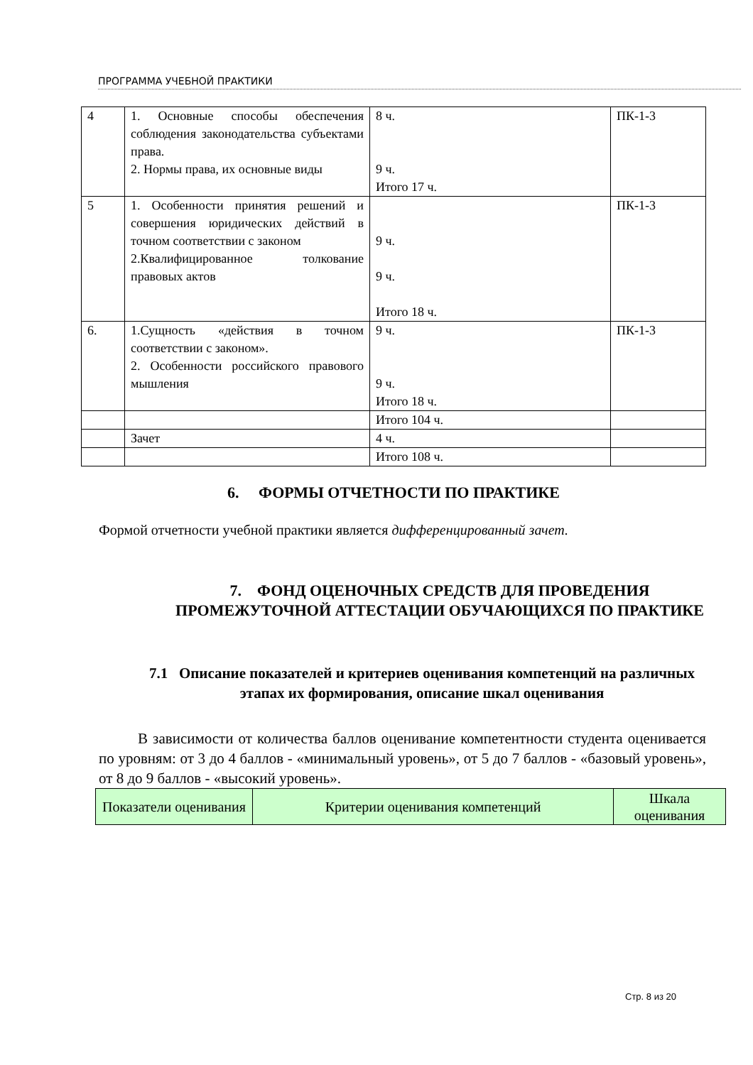ПРОГРАММА УЧЕБНОЙ ПРАКТИКИ
| 4 | 1. Основные способы обеспечения соблюдения законодательства субъектами права. 2. Нормы права, их основные виды | 8 ч. 9 ч. Итого 17 ч. | ПК-1-3 |
| 5 | 1. Особенности принятия решений и совершения юридических действий в точном соответствии с законом 2.Квалифицированное толкование правовых актов | 9 ч. 9 ч. Итого 18 ч. | ПК-1-3 |
| 6. | 1.Сущность «действия в точном соответствии с законом». 2. Особенности российского правового мышления | 9 ч. 9 ч. Итого 18 ч. | ПК-1-3 |
| | | Итого 104 ч. | |
| | Зачет | 4 ч. | |
| | | Итого 108 ч. | |
6. ФОРМЫ ОТЧЕТНОСТИ ПО ПРАКТИКЕ
Формой отчетности учебной практики является дифференцированный зачет.
7. ФОНД ОЦЕНОЧНЫХ СРЕДСТВ ДЛЯ ПРОВЕДЕНИЯ ПРОМЕЖУТОЧНОЙ АТТЕСТАЦИИ ОБУЧАЮЩИХСЯ ПО ПРАКТИКЕ
7.1 Описание показателей и критериев оценивания компетенций на различных этапах их формирования, описание шкал оценивания
В зависимости от количества баллов оценивание компетентности студента оценивается по уровням: от 3 до 4 баллов - «минимальный уровень», от 5 до 7 баллов - «базовый уровень», от 8 до 9 баллов - «высокий уровень».
| Показатели оценивания | Критерии оценивания компетенций | Шкала оценивания |
Стр. 8 из 20